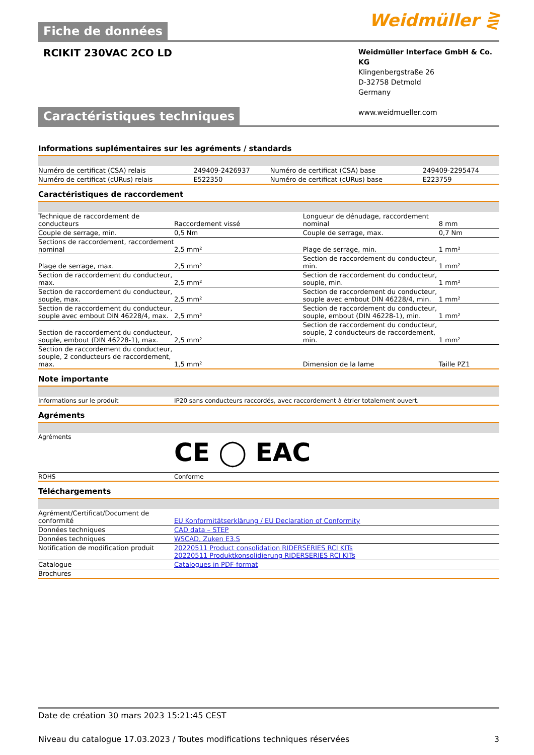Fiche de données
Weidmüller ⋛
RCIKIT 230VAC 2CO LD
Weidmüller Interface GmbH & Co. KG
Klingenbergstraße 26
D-32758 Detmold
Germany
www.weidmueller.com
Caractéristiques techniques
Informations suplémentaires sur les agréments / standards
| Numéro de certificat (CSA) relais | 249409-2426937 | Numéro de certificat (CSA) base | 249409-2295474 |
| Numéro de certificat (cURus) relais | E522350 | Numéro de certificat (cURus) base | E223759 |
Caractéristiques de raccordement
| Technique de raccordement de conducteurs | Raccordement vissé | Longueur de dénudage, raccordement nominal | 8 mm |
| Couple de serrage, min. | 0,5 Nm | Couple de serrage, max. | 0,7 Nm |
| Sections de raccordement, raccordement nominal | 2,5 mm² | Plage de serrage, min. | 1 mm² |
| Plage de serrage, max. | 2,5 mm² | Section de raccordement du conducteur, min. | 1 mm² |
| Section de raccordement du conducteur, max. | 2,5 mm² | Section de raccordement du conducteur, souple, min. | 1 mm² |
| Section de raccordement du conducteur, souple, max. | 2,5 mm² | Section de raccordement du conducteur, souple avec embout DIN 46228/4, min. | 1 mm² |
| Section de raccordement du conducteur, souple avec embout DIN 46228/4, max. | 2,5 mm² | Section de raccordement du conducteur, souple, embout (DIN 46228-1), min. | 1 mm² |
| Section de raccordement du conducteur, souple, embout (DIN 46228-1), max. | 2,5 mm² | Section de raccordement du conducteur, souple, 2 conducteurs de raccordement, min. | 1 mm² |
| Section de raccordement du conducteur, souple, 2 conducteurs de raccordement, max. | 1,5 mm² | Dimension de la lame | Taille PZ1 |
Note importante
| Informations sur le produit | IP20 sans conducteurs raccordés, avec raccordement à étrier totalement ouvert. |
Agréments
| Agréments | CE ◯ EAC |
| ROHS | Conforme |
Téléchargements
| Agrément/Certificat/Document de conformité | EU Konformitätserklärung / EU Declaration of Conformity |
| Données techniques | CAD data – STEP |
| Données techniques | WSCAD, Zuken E3.S |
| Notification de modification produit | 20220511 Product consolidation RIDERSERIES RCI KITs 20220511 Produktkonsolidierung RIDERSERIES RCI KITs |
| Catalogue | Catalogues in PDF-format |
| Brochures | |
Date de création 30 mars 2023 15:21:45 CEST
Niveau du catalogue 17.03.2023 / Toutes modifications techniques réservées 3